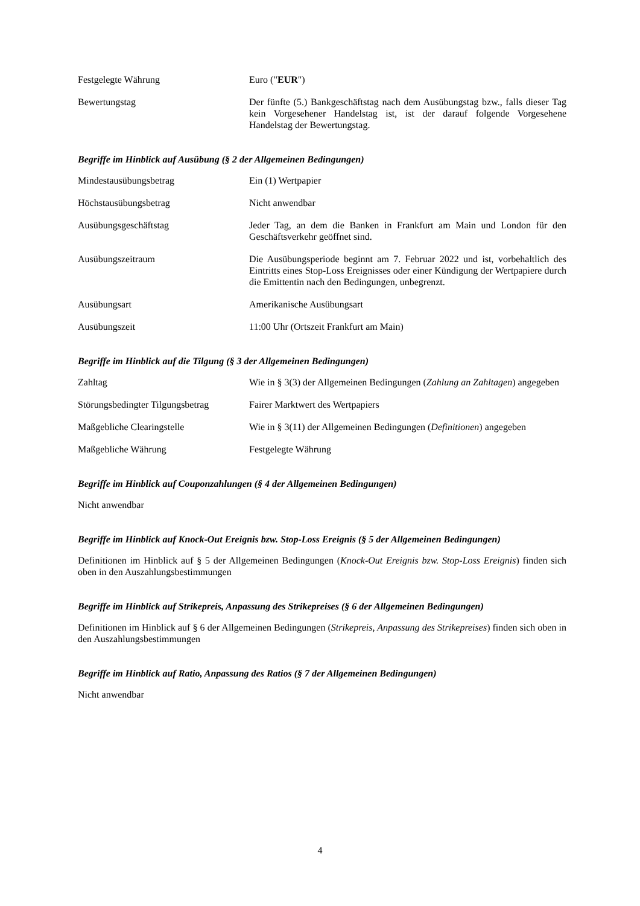Festgelegte Währung Euro ("EUR")
Bewertungstag Der fünfte (5.) Bankgeschäftstag nach dem Ausübungstag bzw., falls dieser Tag kein Vorgesehener Handelstag ist, ist der darauf folgende Vorgesehene Handelstag der Bewertungstag.
Begriffe im Hinblick auf Ausübung (§ 2 der Allgemeinen Bedingungen)
Mindestausübungsbetrag Ein (1) Wertpapier
Höchstausübungsbetrag Nicht anwendbar
Ausübungsgeschäftstag Jeder Tag, an dem die Banken in Frankfurt am Main und London für den Geschäftsverkehr geöffnet sind.
Ausübungszeitraum Die Ausübungsperiode beginnt am 7. Februar 2022 und ist, vorbehaltlich des Eintritts eines Stop-Loss Ereignisses oder einer Kündigung der Wertpapiere durch die Emittentin nach den Bedingungen, unbegrenzt.
Ausübungsart Amerikanische Ausübungsart
Ausübungszeit 11:00 Uhr (Ortszeit Frankfurt am Main)
Begriffe im Hinblick auf die Tilgung (§ 3 der Allgemeinen Bedingungen)
Zahltag Wie in § 3(3) der Allgemeinen Bedingungen (Zahlung an Zahltagen) angegeben
Störungsbedingter Tilgungsbetrag
Fairer Marktwert des Wertpapiers
Maßgebliche Clearingstelle Wie in § 3(11) der Allgemeinen Bedingungen (Definitionen) angegeben
Maßgebliche Währung Festgelegte Währung
Begriffe im Hinblick auf Couponzahlungen (§ 4 der Allgemeinen Bedingungen)
Nicht anwendbar
Begriffe im Hinblick auf Knock-Out Ereignis bzw. Stop-Loss Ereignis (§ 5 der Allgemeinen Bedingungen)
Definitionen im Hinblick auf § 5 der Allgemeinen Bedingungen (Knock-Out Ereignis bzw. Stop-Loss Ereignis) finden sich oben in den Auszahlungsbestimmungen
Begriffe im Hinblick auf Strikepreis, Anpassung des Strikepreises (§ 6 der Allgemeinen Bedingungen)
Definitionen im Hinblick auf § 6 der Allgemeinen Bedingungen (Strikepreis, Anpassung des Strikepreises) finden sich oben in den Auszahlungsbestimmungen
Begriffe im Hinblick auf Ratio, Anpassung des Ratios (§ 7 der Allgemeinen Bedingungen)
Nicht anwendbar
4